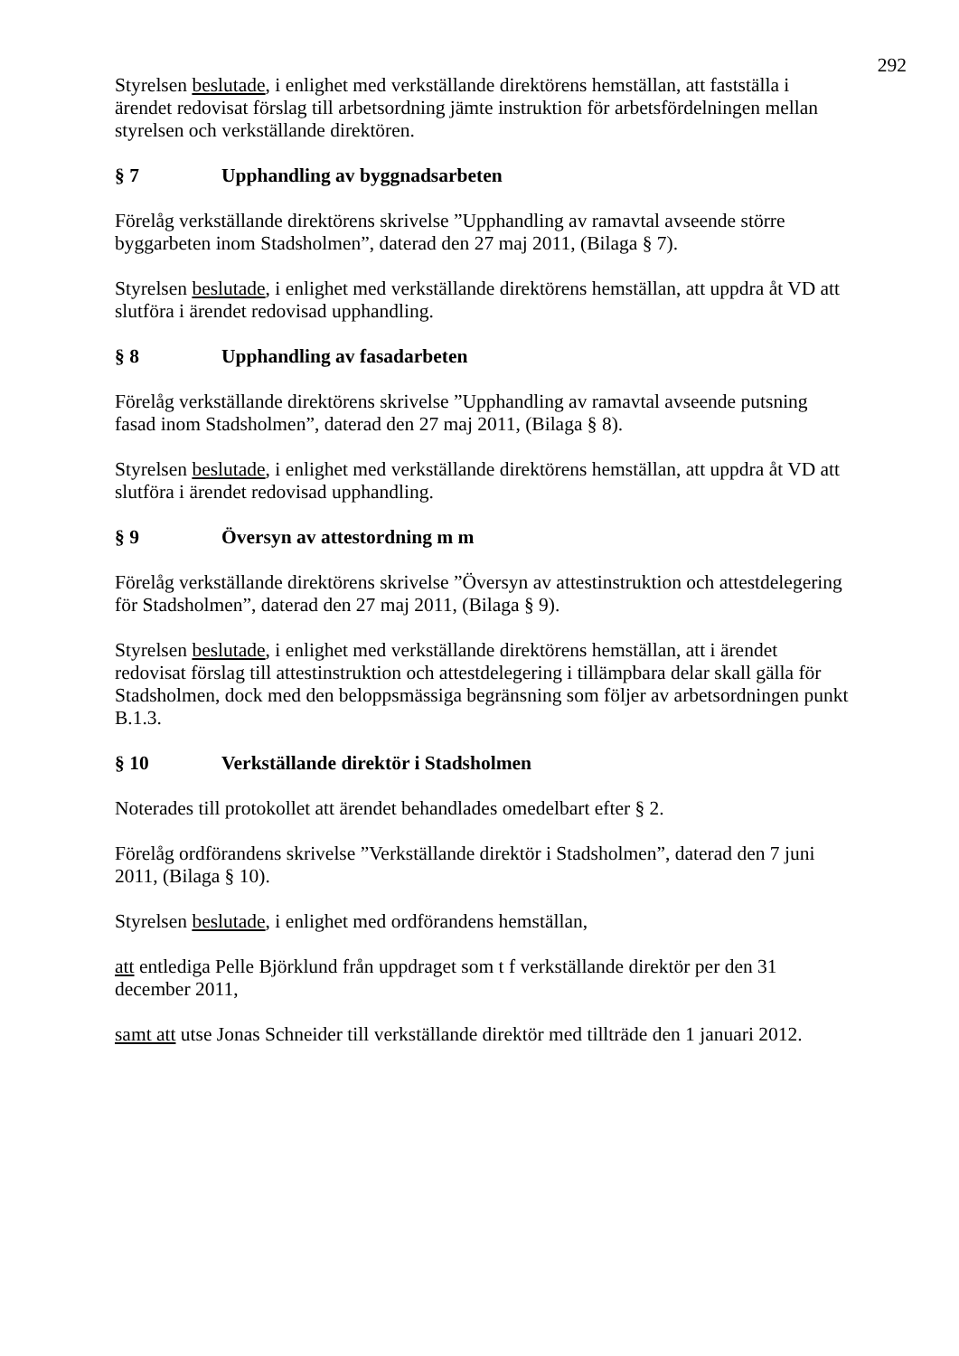292
Styrelsen beslutade, i enlighet med verkställande direktörens hemställan, att fastställa i ärendet redovisat förslag till arbetsordning jämte instruktion för arbetsfördelningen mellan styrelsen och verkställande direktören.
§ 7 Upphandling av byggnadsarbeten
Förelåg verkställande direktörens skrivelse ”Upphandling av ramavtal avseende större byggarbeten inom Stadsholmen”, daterad den 27 maj 2011, (Bilaga § 7).
Styrelsen beslutade, i enlighet med verkställande direktörens hemställan, att uppdra åt VD att slutföra i ärendet redovisad upphandling.
§ 8 Upphandling av fasadarbeten
Förelåg verkställande direktörens skrivelse ”Upphandling av ramavtal avseende putsning fasad inom Stadsholmen”, daterad den 27 maj 2011, (Bilaga § 8).
Styrelsen beslutade, i enlighet med verkställande direktörens hemställan, att uppdra åt VD att slutföra i ärendet redovisad upphandling.
§ 9 Översyn av attestordning m m
Förelåg verkställande direktörens skrivelse ”Översyn av attestinstruktion och attestdelegering för Stadsholmen”, daterad den 27 maj 2011, (Bilaga § 9).
Styrelsen beslutade, i enlighet med verkställande direktörens hemställan, att i ärendet redovisat förslag till attestinstruktion och attestdelegering i tillämpbara delar skall gälla för Stadsholmen, dock med den beloppsmässiga begränsning som följer av arbetsordningen punkt B.1.3.
§ 10 Verkställande direktör i Stadsholmen
Noterades till protokollet att ärendet behandlades omedelbart efter § 2.
Förelåg ordförandens skrivelse ”Verkställande direktör i Stadsholmen”, daterad den 7 juni 2011, (Bilaga § 10).
Styrelsen beslutade, i enlighet med ordförandens hemställan,
att entlediga Pelle Björklund från uppdraget som t f verkställande direktör per den 31 december 2011,
samt att utse Jonas Schneider till verkställande direktör med tillträde den 1 januari 2012.